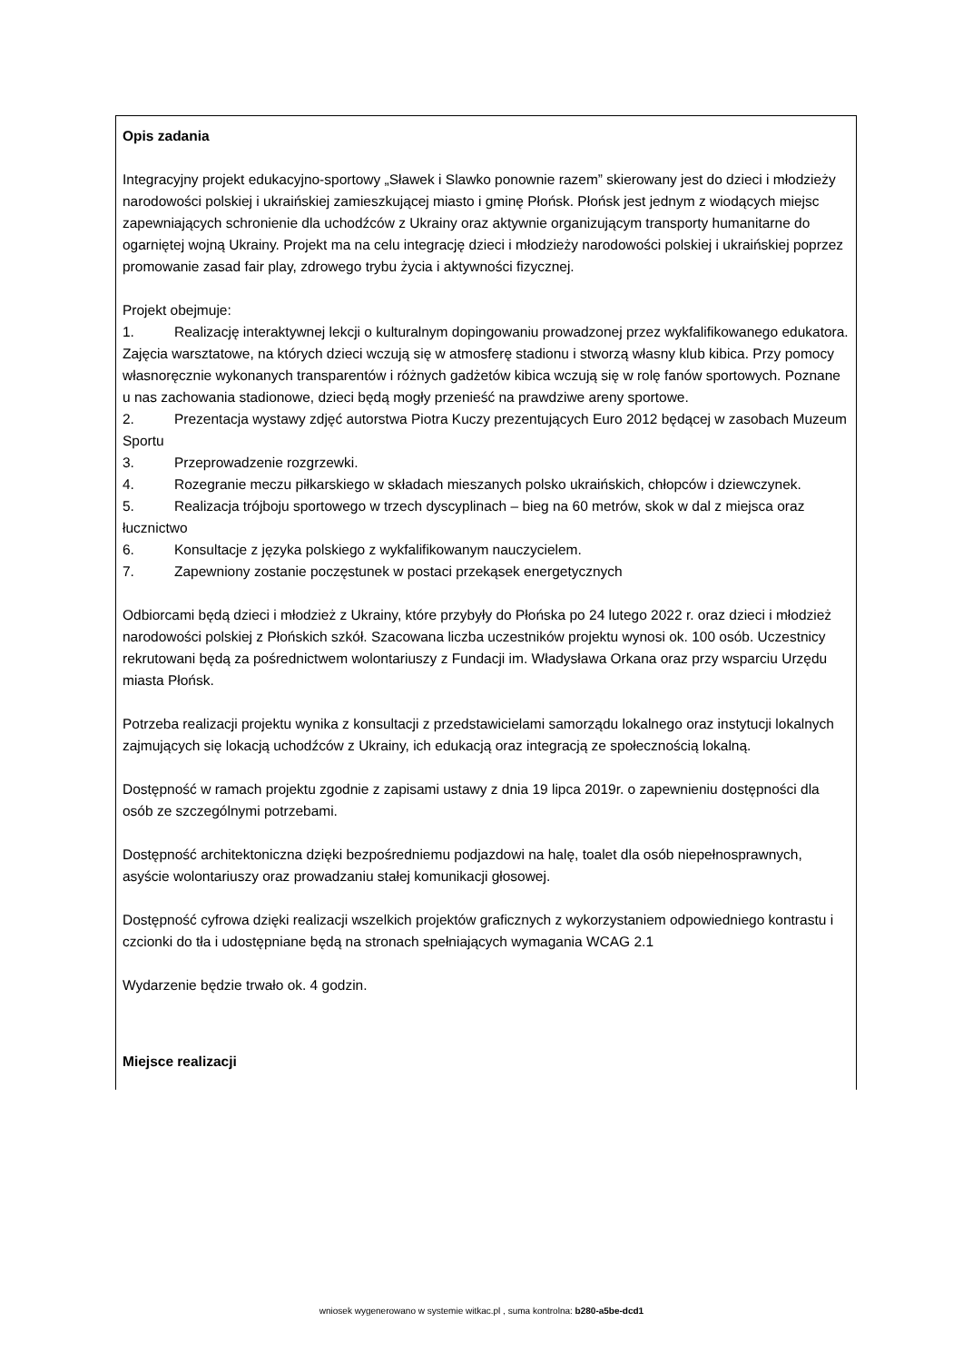Opis zadania
Integracyjny projekt edukacyjno-sportowy „Sławek i Slawko ponownie razem” skierowany jest do dzieci i młodzieży narodowości polskiej i ukraińskiej zamieszkującej miasto i gminę Płońsk. Płońsk jest jednym z wiodących miejsc zapewniających schronienie dla uchodźców z Ukrainy oraz aktywnie organizującym transporty humanitarne do ogarniętej wojną Ukrainy. Projekt ma na celu integrację dzieci i młodzieży narodowości polskiej i ukraińskiej poprzez promowanie zasad fair play, zdrowego trybu życia i aktywności fizycznej.
Projekt obejmuje:
1. Realizację interaktywnej lekcji o kulturalnym dopingowaniu prowadzonej przez wykfalifikowanego edukatora. Zajęcia warsztatowe, na których dzieci wczują się w atmosferę stadionu i stworzą własny klub kibica. Przy pomocy własnoręcznie wykonanych transparentów i różnych gadżetów kibica wczują się w rolę fanów sportowych. Poznane u nas zachowania stadionowe, dzieci będą mogły przenieść na prawdziwe areny sportowe.
2. Prezentacja wystawy zdjęć autorstwa Piotra Kuczy prezentujących Euro 2012 będącej w zasobach Muzeum Sportu
3. Przeprowadzenie rozgrzewki.
4. Rozegranie meczu piłkarskiego w składach mieszanych polsko ukraińskich, chłopców i dziewczynek.
5. Realizacja trójboju sportowego w trzech dyscyplinach – bieg na 60 metrów, skok w dal z miejsca oraz łucznictwo
6. Konsultacje z języka polskiego z wykfalifikowanym nauczycielem.
7. Zapewniony zostanie poczęstunek w postaci przekąsek energetycznych
Odbiorcami będą dzieci i młodzież z Ukrainy, które przybyły do Płońska po 24 lutego 2022 r. oraz dzieci i młodzież narodowości polskiej z Płońskich szkół. Szacowana liczba uczestników projektu wynosi ok. 100 osób. Uczestnicy rekrutowani będą za pośrednictwem wolontariuszy z Fundacji im. Władysława Orkana oraz przy wsparciu Urzędu miasta Płońsk.
Potrzeba realizacji projektu wynika z konsultacji z przedstawicielami samorządu lokalnego oraz instytucji lokalnych zajmujących się lokacją uchodźców z Ukrainy, ich edukacją oraz integracją ze społecznością lokalną.
Dostępność w ramach projektu zgodnie z zapisami ustawy z dnia 19 lipca 2019r. o zapewnieniu dostępności dla osób ze szczególnymi potrzebami.
Dostępność architektoniczna dzięki bezpośredniemu podjazdowi na halę, toalet dla osób niepełnosprawnych, asyście wolontariuszy oraz prowadzaniu stałej komunikacji głosowej.
Dostępność cyfrowa dzięki realizacji wszelkich projektów graficznych z wykorzystaniem odpowiedniego kontrastu i czcionki do tła i udostępniane będą na stronach spełniających wymagania WCAG 2.1
Wydarzenie będzie trwało ok. 4 godzin.
Miejsce realizacji
wniosek wygenerowano w systemie witkac.pl , suma kontrolna: b280-a5be-dcd1